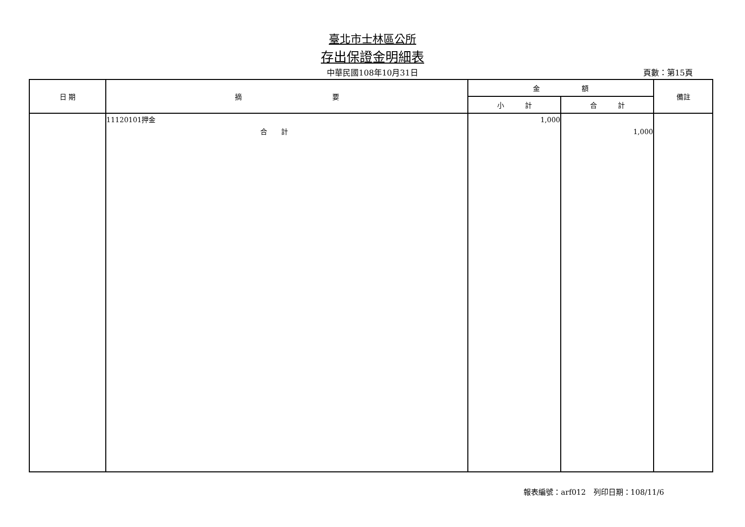臺北市士林區公所
存出保證金明細表
中華民國108年10月31日
頁數：第15頁
| 日 期 | 摘 要 | 金 額 | | 備註 |
| --- | --- | --- | --- | --- |
| | | 小 計 | 合 計 | |
| | 11120101押金 合 計 | 1,000 | 1,000 | |
報表編號：arf012　列印日期：108/11/6